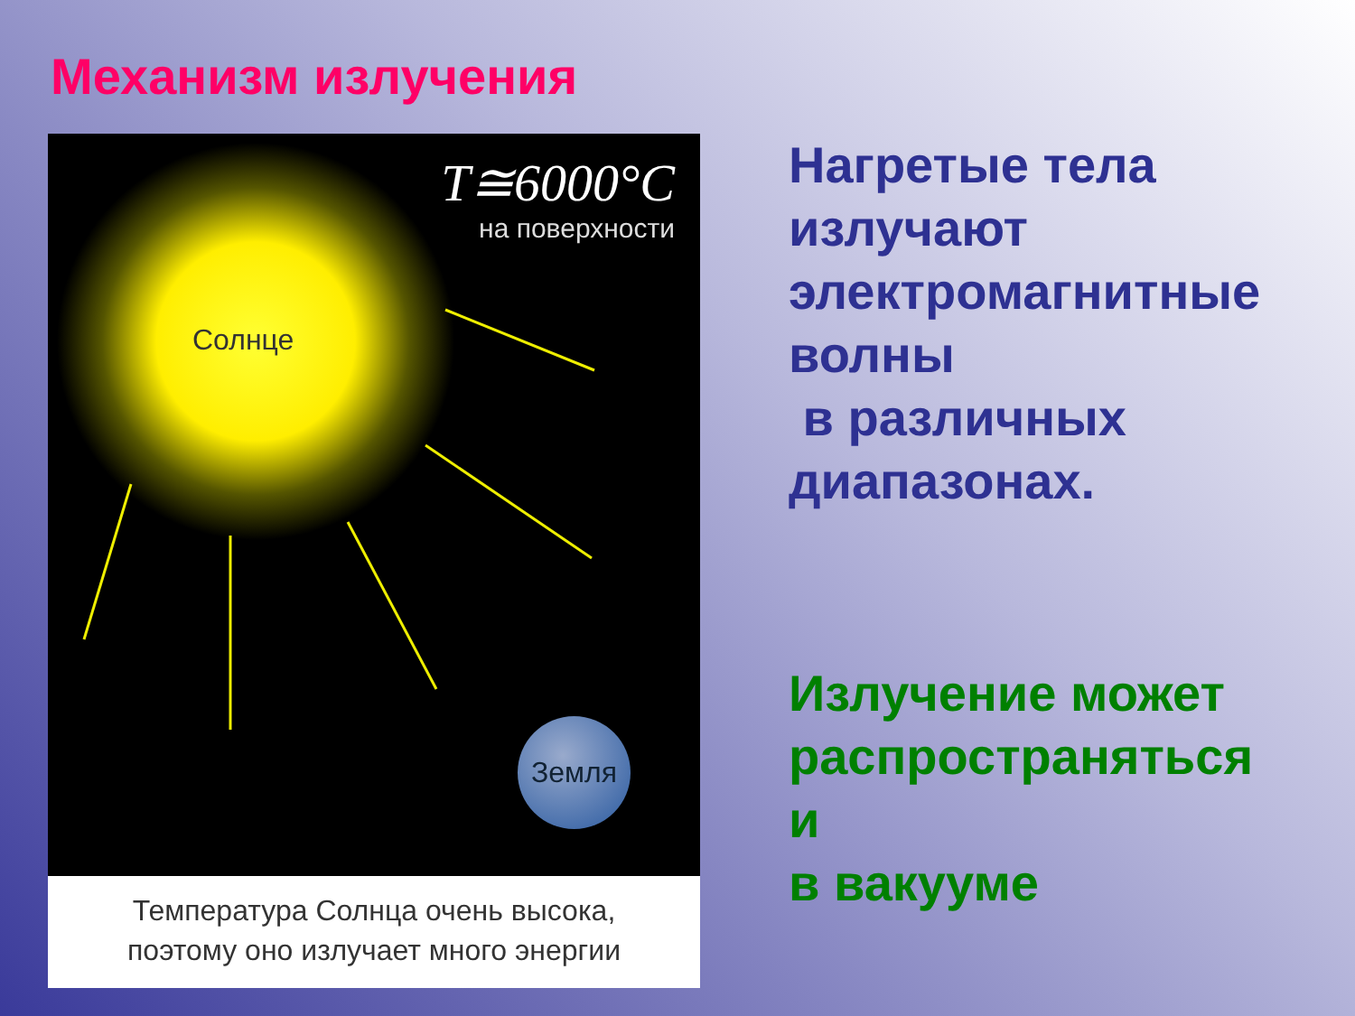Механизм излучения
T≅6000°C
на поверхности
Солнце
Земля
Температура Солнца очень высока,
поэтому оно излучает много энергии
Нагретые тела излучают электромагнитные волны
в различных диапазонах.
Излучение может распространяться и
в вакууме